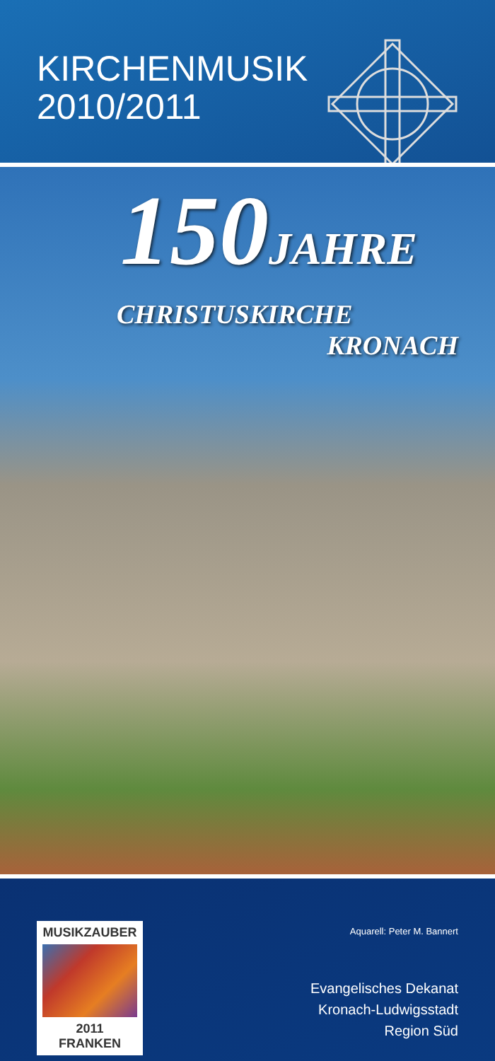KIRCHENMUSIK
2010/2011
150JAHRE
CHRISTUSKIRCHE
KRONACH
MUSIKZAUBER
2011
FRANKEN
Aquarell: Peter M. Bannert
Evangelisches Dekanat
Kronach-Ludwigsstadt
Region Süd